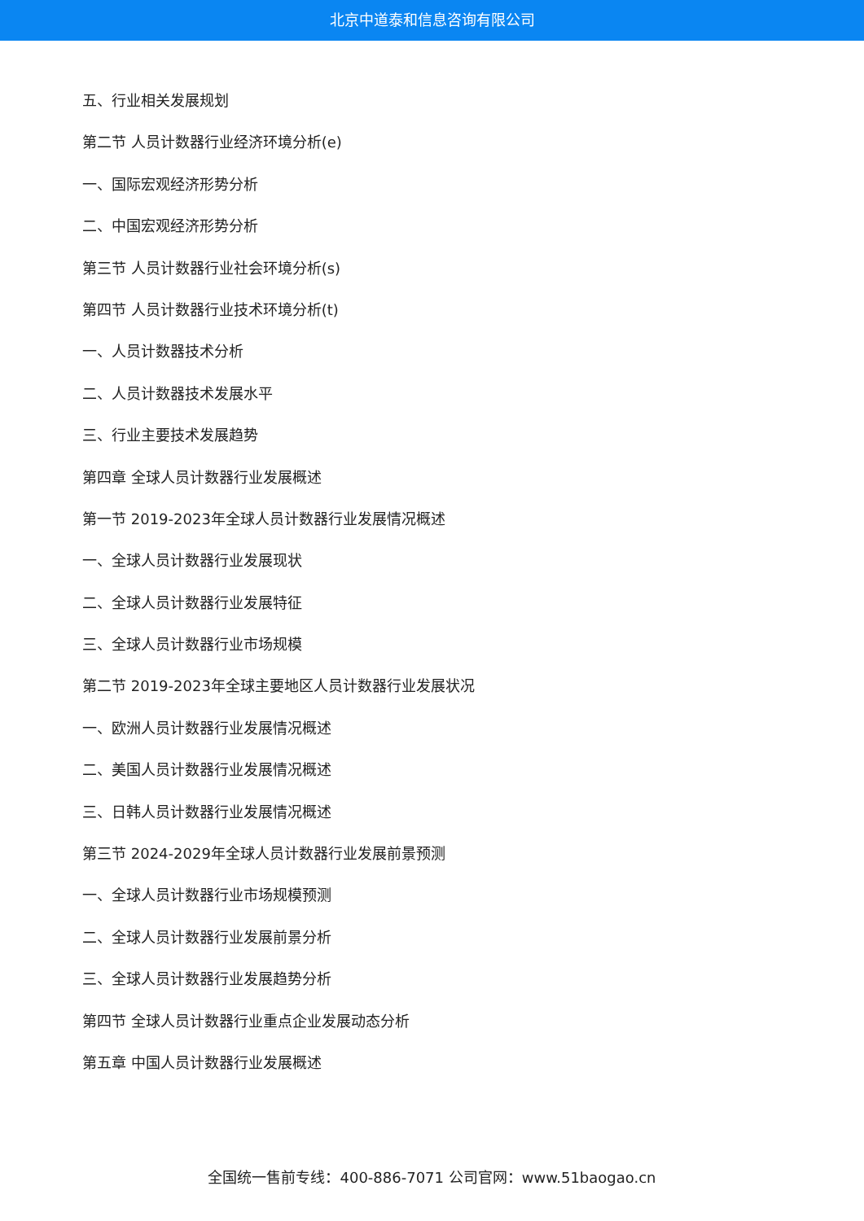北京中道泰和信息咨询有限公司
五、行业相关发展规划
第二节 人员计数器行业经济环境分析(e)
一、国际宏观经济形势分析
二、中国宏观经济形势分析
第三节 人员计数器行业社会环境分析(s)
第四节 人员计数器行业技术环境分析(t)
一、人员计数器技术分析
二、人员计数器技术发展水平
三、行业主要技术发展趋势
第四章 全球人员计数器行业发展概述
第一节 2019-2023年全球人员计数器行业发展情况概述
一、全球人员计数器行业发展现状
二、全球人员计数器行业发展特征
三、全球人员计数器行业市场规模
第二节 2019-2023年全球主要地区人员计数器行业发展状况
一、欧洲人员计数器行业发展情况概述
二、美国人员计数器行业发展情况概述
三、日韩人员计数器行业发展情况概述
第三节 2024-2029年全球人员计数器行业发展前景预测
一、全球人员计数器行业市场规模预测
二、全球人员计数器行业发展前景分析
三、全球人员计数器行业发展趋势分析
第四节 全球人员计数器行业重点企业发展动态分析
第五章 中国人员计数器行业发展概述
全国统一售前专线：400-886-7071 公司官网：www.51baogao.cn